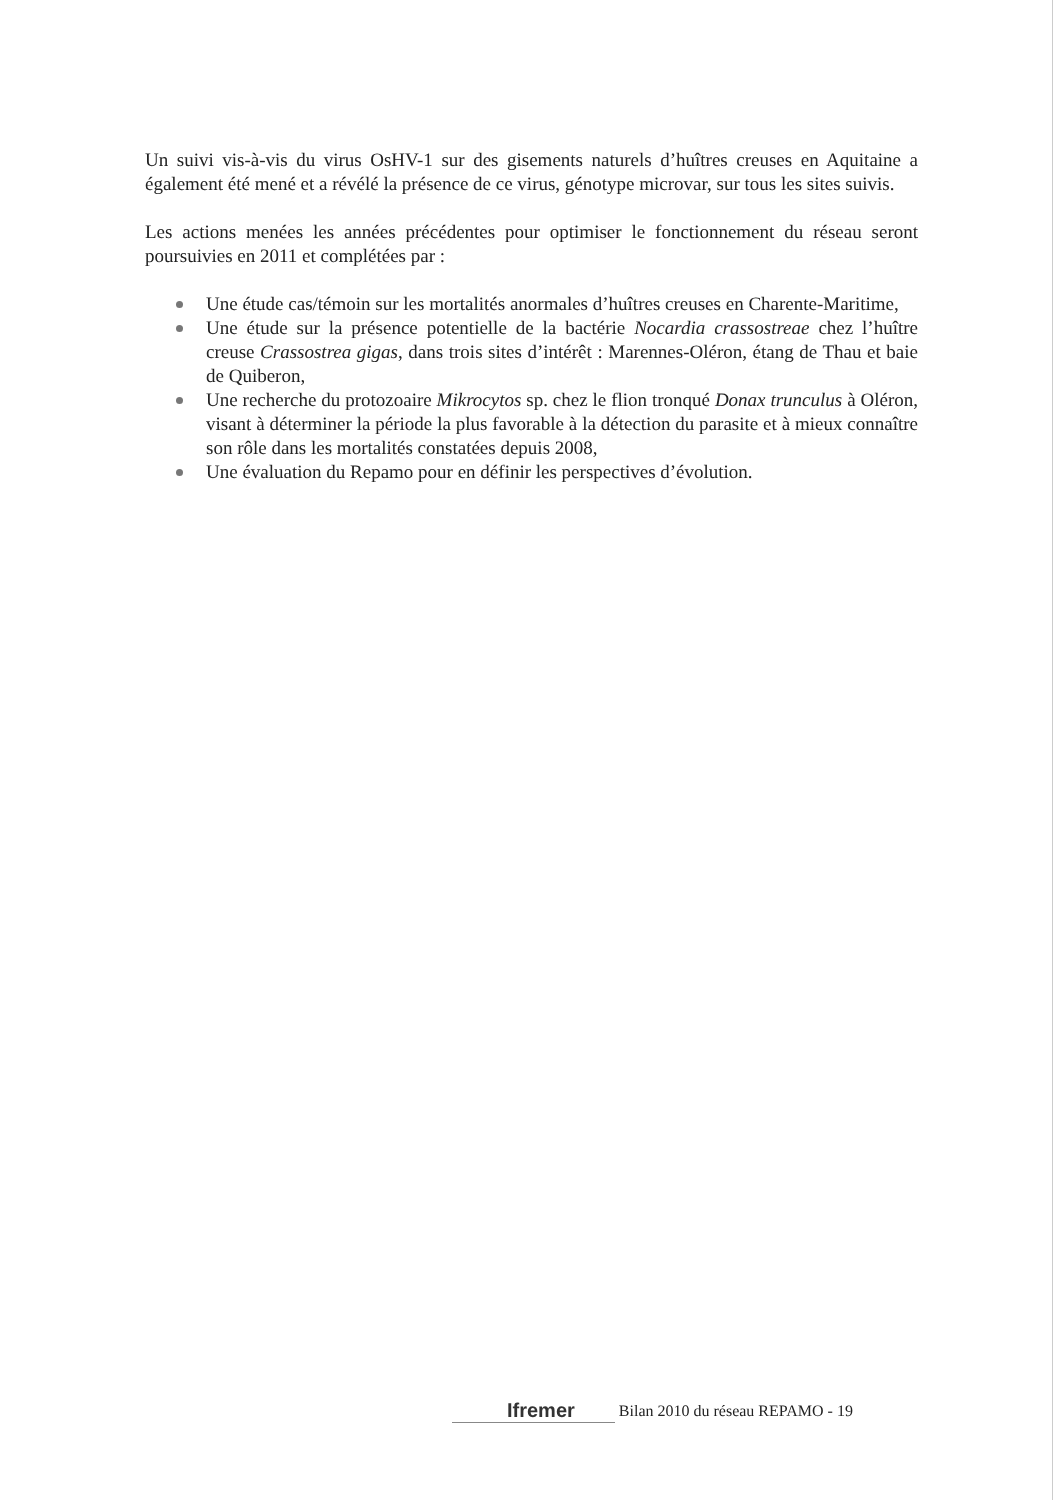Un suivi vis-à-vis du virus OsHV-1 sur des gisements naturels d’huîtres creuses en Aquitaine a également été mené et a révélé la présence de ce virus, génotype microvar, sur tous les sites suivis.
Les actions menées les années précédentes pour optimiser le fonctionnement du réseau seront poursuivies en 2011 et complétées par :
Une étude cas/témoin sur les mortalités anormales d’huîtres creuses en Charente-Maritime,
Une étude sur la présence potentielle de la bactérie Nocardia crassostreae chez l’huître creuse Crassostrea gigas, dans trois sites d’intérêt : Marennes-Oléron, étang de Thau et baie de Quiberon,
Une recherche du protozoaire Mikrocytos sp. chez le flion tronqué Donax trunculus à Oléron, visant à déterminer la période la plus favorable à la détection du parasite et à mieux connaître son rôle dans les mortalités constatées depuis 2008,
Une évaluation du Repamo pour en définir les perspectives d’évolution.
Ifremer Bilan 2010 du réseau REPAMO - 19